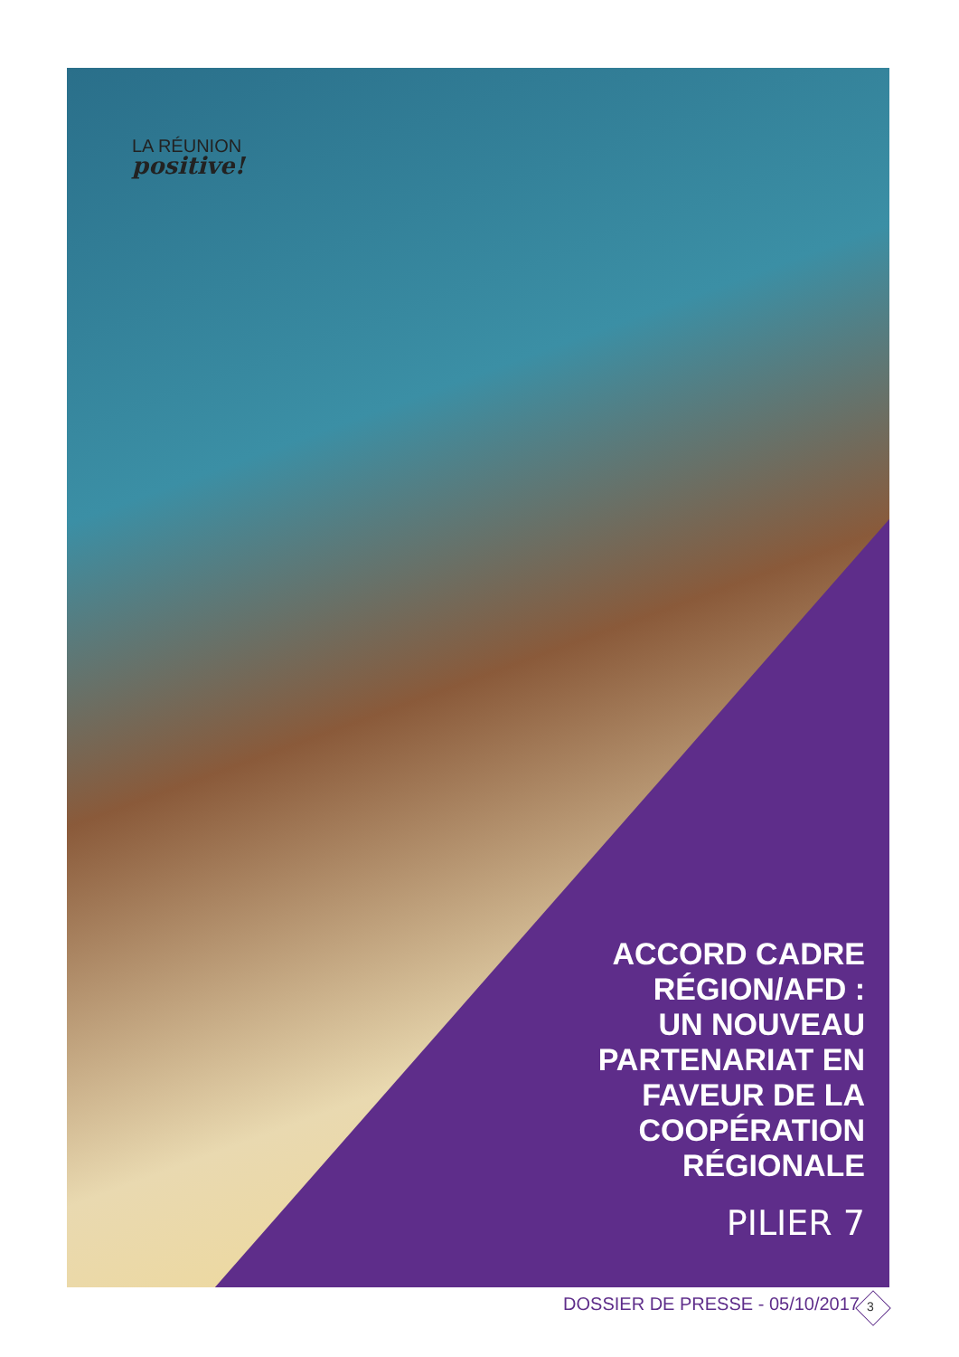LA RÉUNION
positive!
ACCORD CADRE
RÉGION/AFD :
UN NOUVEAU
PARTENARIAT EN
FAVEUR DE LA
COOPÉRATION
RÉGIONALE
PILIER 7
DOSSIER DE PRESSE - 05/10/2017 3